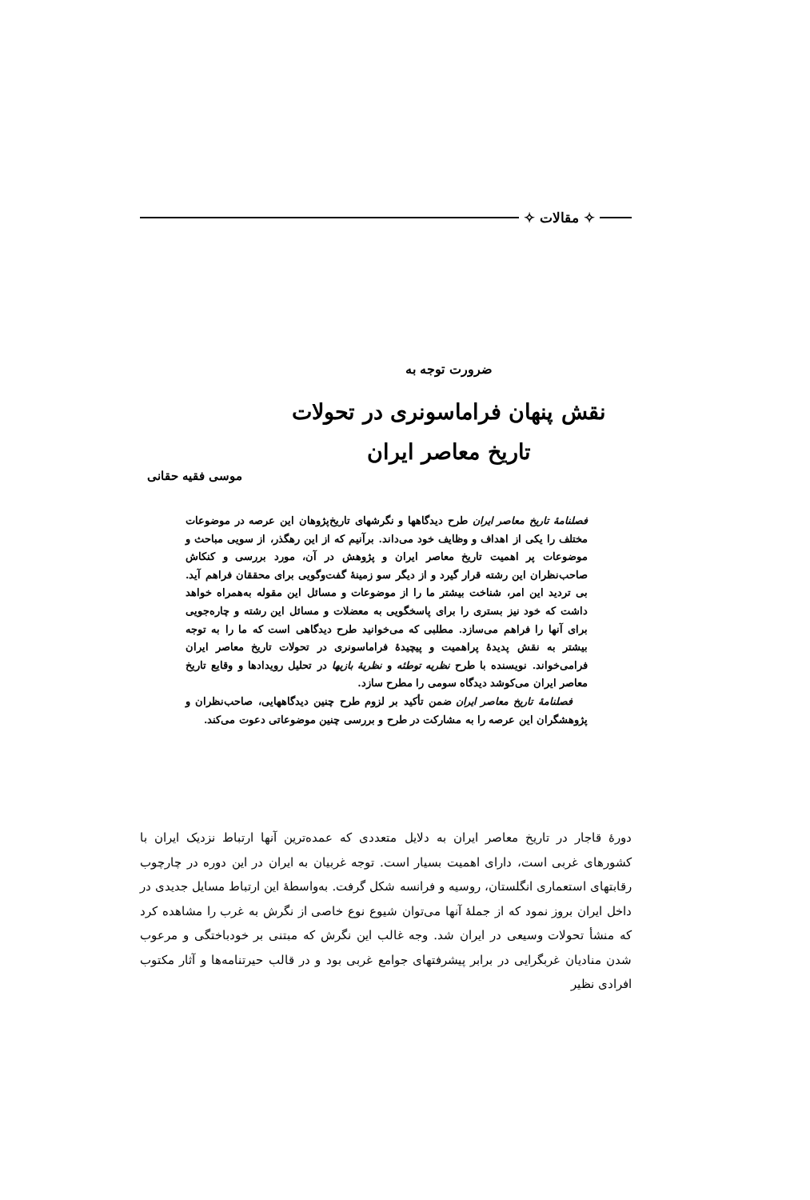✧ مقالات ✧
ضرورت توجه به
نقش پنهان فراماسونری در تحولات
تاریخ معاصر ایران
موسی فقیه حقانی
فصلنامهٔ تاریخ معاصر ایران طرح دیدگاهها و نگرشهای تاریخ‌پژوهان این عرصه در موضوعات مختلف را یکی از اهداف و وظایف خود می‌داند. برآنیم که از این رهگذر، از سویی مباحث و موضوعات پر اهمیت تاریخ معاصر ایران و پژوهش در آن، مورد بررسی و کنکاش صاحب‌نظران این رشته قرار گیرد و از دیگر سو زمینهٔ گفت‌وگویی برای محققان فراهم آید. بی تردید این امر، شناخت بیشتر ما را از موضوعات و مسائل این مقوله به‌همراه خواهد داشت که خود نیز بستری را برای پاسخگویی به معضلات و مسائل این رشته و چاره‌جویی برای آنها را فراهم می‌سازد. مطلبی که می‌خوانید طرح دیدگاهی است که ما را به توجه بیشتر به نقش پدیدهٔ پراهمیت و پیچیدهٔ فراماسونری در تحولات تاریخ معاصر ایران فرامی‌خواند. نویسنده با طرح نظریه توطئه و نظریهٔ بازیها در تحلیل رویدادها و وقایع تاریخ معاصر ایران می‌کوشد دیدگاه سومی را مطرح سازد.
فصلنامهٔ تاریخ معاصر ایران ضمن تأکید بر لزوم طرح چنین دیدگاههایی، صاحب‌نظران و پژوهشگران این عرصه را به مشارکت در طرح و بررسی چنین موضوعاتی دعوت می‌کند.
دورهٔ قاجار در تاریخ معاصر ایران به دلایل متعددی که عمده‌ترین آنها ارتباط نزدیک ایران با کشورهای غربی است، دارای اهمیت بسیار است. توجه غربیان به ایران در این دوره در چارچوب رقابتهای استعماری انگلستان، روسیه و فرانسه شکل گرفت. به‌واسطهٔ این ارتباط مسایل جدیدی در داخل ایران بروز نمود که از جملهٔ آنها می‌توان شیوع نوع خاصی از نگرش به غرب را مشاهده کرد که منشأ تحولات وسیعی در ایران شد. وجه غالب این نگرش که مبتنی بر خودباختگی و مرعوب شدن منادیان غربگرایی در برابر پیشرفتهای جوامع غربی بود و در قالب حیرتنامه‌ها و آثار مکتوب افرادی نظیر